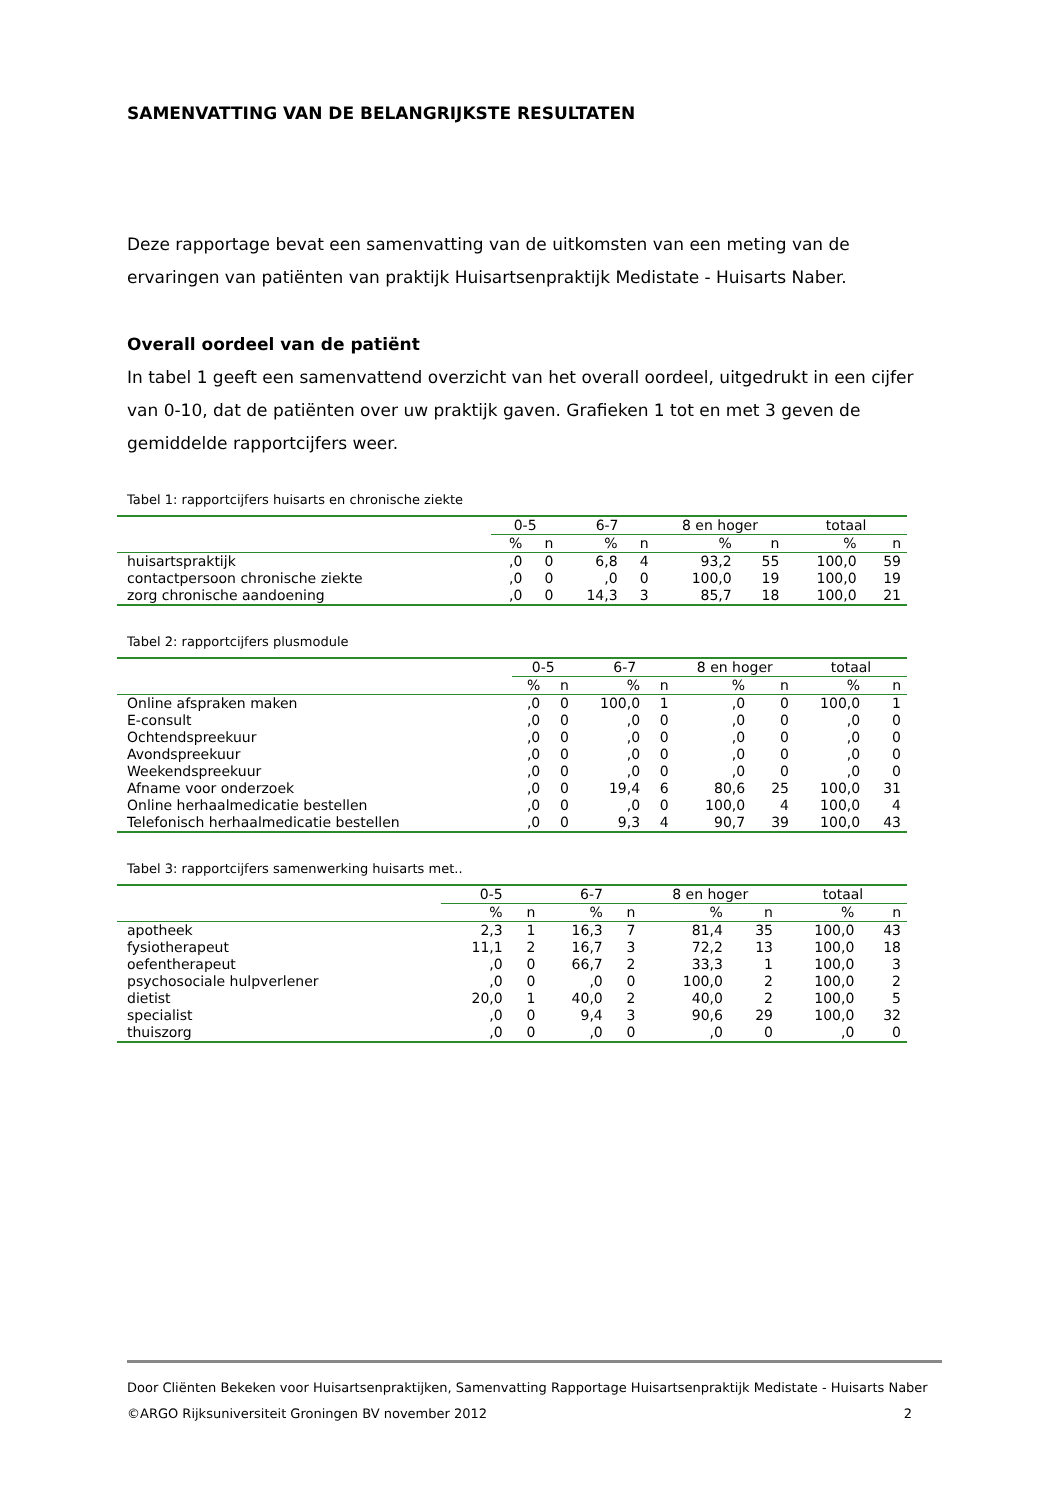SAMENVATTING VAN DE BELANGRIJKSTE RESULTATEN
Deze rapportage bevat een samenvatting van de uitkomsten van een meting van de ervaringen van patiënten van praktijk Huisartsenpraktijk Medistate - Huisarts Naber.
Overall oordeel van de patiënt
In tabel 1 geeft een samenvattend overzicht van het overall oordeel, uitgedrukt in een cijfer van 0-10, dat de patiënten over uw praktijk gaven. Grafieken 1 tot en met 3 geven de gemiddelde rapportcijfers weer.
Tabel 1: rapportcijfers huisarts en chronische ziekte
| | 0-5 | | 6-7 | | 8 en hoger | | totaal | |
| --- | --- | --- | --- | --- | --- | --- | --- | --- |
| | % | n | % | n | % | n | % | n |
| huisartspraktijk | ,0 | 0 | 6,8 | 4 | 93,2 | 55 | 100,0 | 59 |
| contactpersoon chronische ziekte | ,0 | 0 | ,0 | 0 | 100,0 | 19 | 100,0 | 19 |
| zorg chronische aandoening | ,0 | 0 | 14,3 | 3 | 85,7 | 18 | 100,0 | 21 |
Tabel 2: rapportcijfers plusmodule
| | 0-5 | | 6-7 | | 8 en hoger | | totaal | |
| --- | --- | --- | --- | --- | --- | --- | --- | --- |
| | % | n | % | n | % | n | % | n |
| Online afspraken maken | ,0 | 0 | 100,0 | 1 | ,0 | 0 | 100,0 | 1 |
| E-consult | ,0 | 0 | ,0 | 0 | ,0 | 0 | ,0 | 0 |
| Ochtendspreekuur | ,0 | 0 | ,0 | 0 | ,0 | 0 | ,0 | 0 |
| Avondspreekuur | ,0 | 0 | ,0 | 0 | ,0 | 0 | ,0 | 0 |
| Weekendspreekuur | ,0 | 0 | ,0 | 0 | ,0 | 0 | ,0 | 0 |
| Afname voor onderzoek | ,0 | 0 | 19,4 | 6 | 80,6 | 25 | 100,0 | 31 |
| Online herhaalmedicatie bestellen | ,0 | 0 | ,0 | 0 | 100,0 | 4 | 100,0 | 4 |
| Telefonisch herhaalmedicatie bestellen | ,0 | 0 | 9,3 | 4 | 90,7 | 39 | 100,0 | 43 |
Tabel 3: rapportcijfers samenwerking huisarts met..
| | 0-5 | | 6-7 | | 8 en hoger | | totaal | |
| --- | --- | --- | --- | --- | --- | --- | --- | --- |
| | % | n | % | n | % | n | % | n |
| apotheek | 2,3 | 1 | 16,3 | 7 | 81,4 | 35 | 100,0 | 43 |
| fysiotherapeut | 11,1 | 2 | 16,7 | 3 | 72,2 | 13 | 100,0 | 18 |
| oefentherapeut | ,0 | 0 | 66,7 | 2 | 33,3 | 1 | 100,0 | 3 |
| psychosociale hulpverlener | ,0 | 0 | ,0 | 0 | 100,0 | 2 | 100,0 | 2 |
| dietist | 20,0 | 1 | 40,0 | 2 | 40,0 | 2 | 100,0 | 5 |
| specialist | ,0 | 0 | 9,4 | 3 | 90,6 | 29 | 100,0 | 32 |
| thuiszorg | ,0 | 0 | ,0 | 0 | ,0 | 0 | ,0 | 0 |
Door Cliënten Bekeken voor Huisartsenpraktijken, Samenvatting Rapportage Huisartsenpraktijk Medistate - Huisarts Naber
©ARGO Rijksuniversiteit Groningen BV november 2012 2